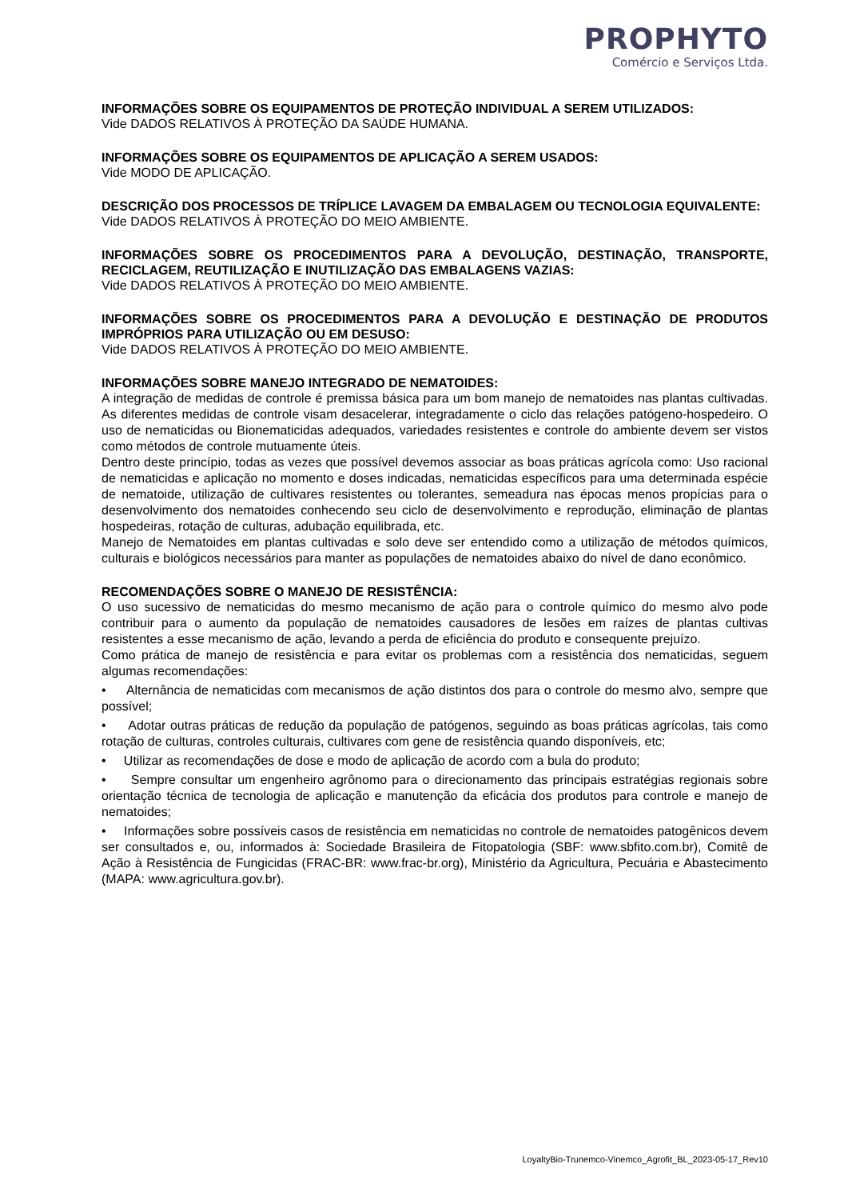PROPHYTO
Comércio e Serviços Ltda.
INFORMAÇÕES SOBRE OS EQUIPAMENTOS DE PROTEÇÃO INDIVIDUAL A SEREM UTILIZADOS:
Vide DADOS RELATIVOS À PROTEÇÃO DA SAÚDE HUMANA.
INFORMAÇÕES SOBRE OS EQUIPAMENTOS DE APLICAÇÃO A SEREM USADOS:
Vide MODO DE APLICAÇÃO.
DESCRIÇÃO DOS PROCESSOS DE TRÍPLICE LAVAGEM DA EMBALAGEM OU TECNOLOGIA EQUIVALENTE:
Vide DADOS RELATIVOS À PROTEÇÃO DO MEIO AMBIENTE.
INFORMAÇÕES SOBRE OS PROCEDIMENTOS PARA A DEVOLUÇÃO, DESTINAÇÃO, TRANSPORTE, RECICLAGEM, REUTILIZAÇÃO E INUTILIZAÇÃO DAS EMBALAGENS VAZIAS:
Vide DADOS RELATIVOS À PROTEÇÃO DO MEIO AMBIENTE.
INFORMAÇÕES SOBRE OS PROCEDIMENTOS PARA A DEVOLUÇÃO E DESTINAÇÃO DE PRODUTOS IMPRÓPRIOS PARA UTILIZAÇÃO OU EM DESUSO:
Vide DADOS RELATIVOS À PROTEÇÃO DO MEIO AMBIENTE.
INFORMAÇÕES SOBRE MANEJO INTEGRADO DE NEMATOIDES:
A integração de medidas de controle é premissa básica para um bom manejo de nematoides nas plantas cultivadas. As diferentes medidas de controle visam desacelerar, integradamente o ciclo das relações patógeno-hospedeiro. O uso de nematicidas ou Bionematicidas adequados, variedades resistentes e controle do ambiente devem ser vistos como métodos de controle mutuamente úteis.
Dentro deste princípio, todas as vezes que possível devemos associar as boas práticas agrícola como: Uso racional de nematicidas e aplicação no momento e doses indicadas, nematicidas específicos para uma determinada espécie de nematoide, utilização de cultivares resistentes ou tolerantes, semeadura nas épocas menos propícias para o desenvolvimento dos nematoides conhecendo seu ciclo de desenvolvimento e reprodução, eliminação de plantas hospedeiras, rotação de culturas, adubação equilibrada, etc.
Manejo de Nematoides em plantas cultivadas e solo deve ser entendido como a utilização de métodos químicos, culturais e biológicos necessários para manter as populações de nematoides abaixo do nível de dano econômico.
RECOMENDAÇÕES SOBRE O MANEJO DE RESISTÊNCIA:
O uso sucessivo de nematicidas do mesmo mecanismo de ação para o controle químico do mesmo alvo pode contribuir para o aumento da população de nematoides causadores de lesões em raízes de plantas cultivas resistentes a esse mecanismo de ação, levando a perda de eficiência do produto e consequente prejuízo.
Como prática de manejo de resistência e para evitar os problemas com a resistência dos nematicidas, seguem algumas recomendações:
• Alternância de nematicidas com mecanismos de ação distintos dos para o controle do mesmo alvo, sempre que possível;
• Adotar outras práticas de redução da população de patógenos, seguindo as boas práticas agrícolas, tais como rotação de culturas, controles culturais, cultivares com gene de resistência quando disponíveis, etc;
• Utilizar as recomendações de dose e modo de aplicação de acordo com a bula do produto;
• Sempre consultar um engenheiro agrônomo para o direcionamento das principais estratégias regionais sobre orientação técnica de tecnologia de aplicação e manutenção da eficácia dos produtos para controle e manejo de nematoides;
• Informações sobre possíveis casos de resistência em nematicidas no controle de nematoides patogênicos devem ser consultados e, ou, informados à: Sociedade Brasileira de Fitopatologia (SBF: www.sbfito.com.br), Comitê de Ação à Resistência de Fungicidas (FRAC-BR: www.frac-br.org), Ministério da Agricultura, Pecuária e Abastecimento (MAPA: www.agricultura.gov.br).
LoyaltyBio-Trunemco-Vinemco_Agrofit_BL_2023-05-17_Rev10